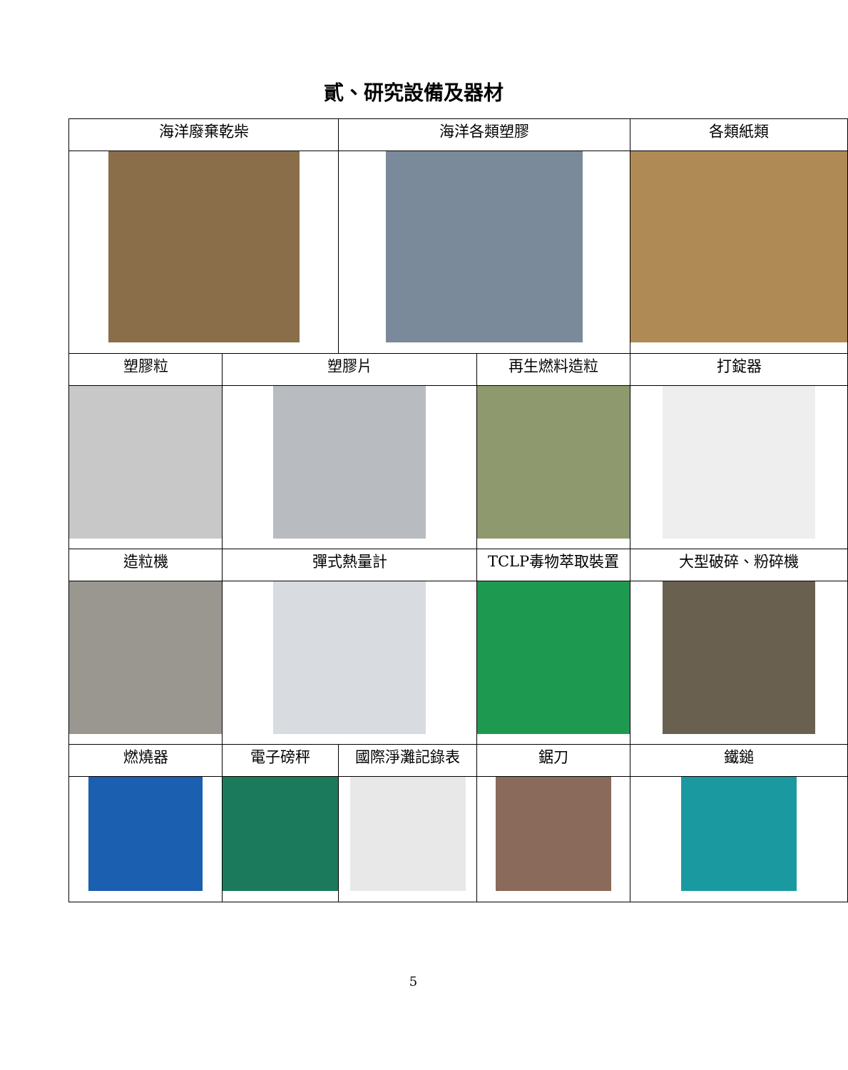貳、研究設備及器材
| 海洋廢棄乾柴 | | 海洋各類塑膠 | | 各類紙類 | |
| 塑膠粒 | 塑膠片 | | 再生燃料造粒 | | 打錠器 |
| 造粒機 | 彈式熱量計 | | TCLP毒物萃取裝置 | | 大型破碎、粉碎機 |
| 燃燒器 | 電子磅秤 | 國際淨灘記錄表 | 鋸刀 | | 鐵鎚 |
5